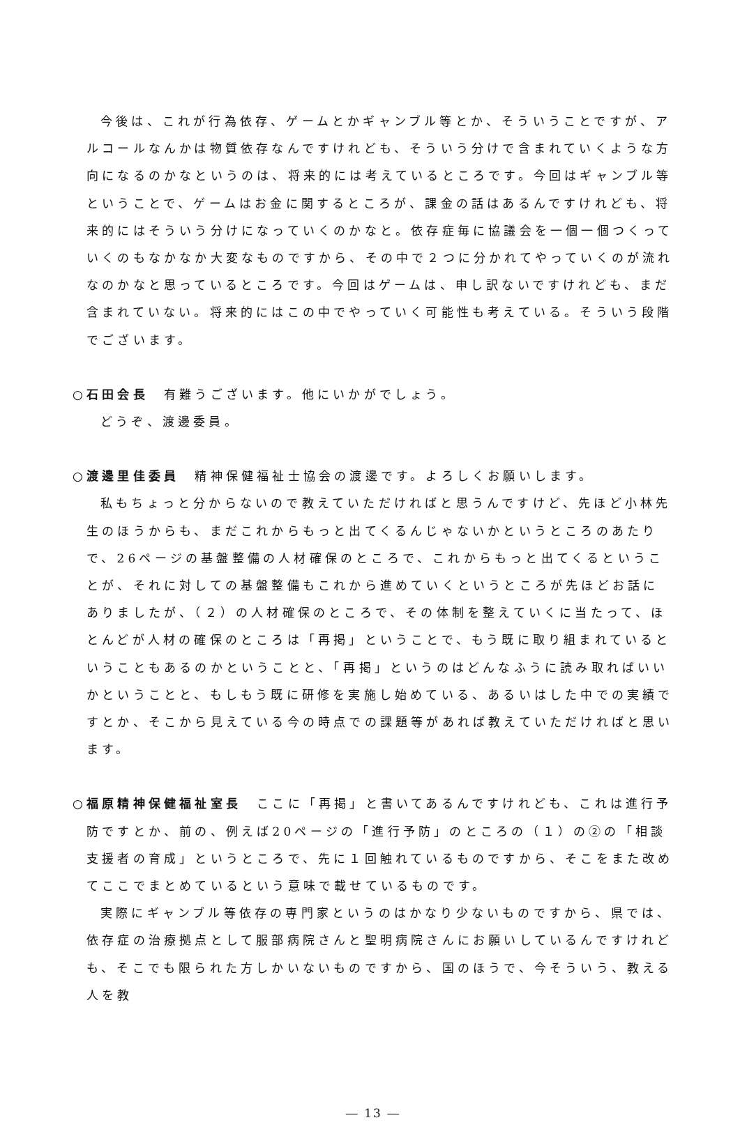今後は、これが行為依存、ゲームとかギャンブル等とか、そういうことですが、アルコールなんかは物質依存なんですけれども、そういう分けで含まれていくような方向になるのかなというのは、将来的には考えているところです。今回はギャンブル等ということで、ゲームはお金に関するところが、課金の話はあるんですけれども、将来的にはそういう分けになっていくのかなと。依存症毎に協議会を一個一個つくっていくのもなかなか大変なものですから、その中で２つに分かれてやっていくのが流れなのかなと思っているところです。今回はゲームは、申し訳ないですけれども、まだ含まれていない。将来的にはこの中でやっていく可能性も考えている。そういう段階でございます。
○石田会長　有難うございます。他にいかがでしょう。
どうぞ、渡邊委員。
○渡邊里佳委員　精神保健福祉士協会の渡邊です。よろしくお願いします。
私もちょっと分からないので教えていただければと思うんですけど、先ほど小林先生のほうからも、まだこれからもっと出てくるんじゃないかというところのあたりで、26ページの基盤整備の人材確保のところで、これからもっと出てくるということが、それに対しての基盤整備もこれから進めていくというところが先ほどお話にありましたが、（２）の人材確保のところで、その体制を整えていくに当たって、ほとんどが人材の確保のところは「再掲」ということで、もう既に取り組まれているということもあるのかということと、「再掲」というのはどんなふうに読み取ればいいかということと、もしもう既に研修を実施し始めている、あるいはした中での実績ですとか、そこから見えている今の時点での課題等があれば教えていただければと思います。
○福原精神保健福祉室長　ここに「再掲」と書いてあるんですけれども、これは進行予防ですとか、前の、例えば20ページの「進行予防」のところの（１）の②の「相談支援者の育成」というところで、先に１回触れているものですから、そこをまた改めてここでまとめているという意味で載せているものです。
実際にギャンブル等依存の専門家というのはかなり少ないものですから、県では、依存症の治療拠点として服部病院さんと聖明病院さんにお願いしているんですけれども、そこでも限られた方しかいないものですから、国のほうで、今そういう、教える人を教
― 13 ―